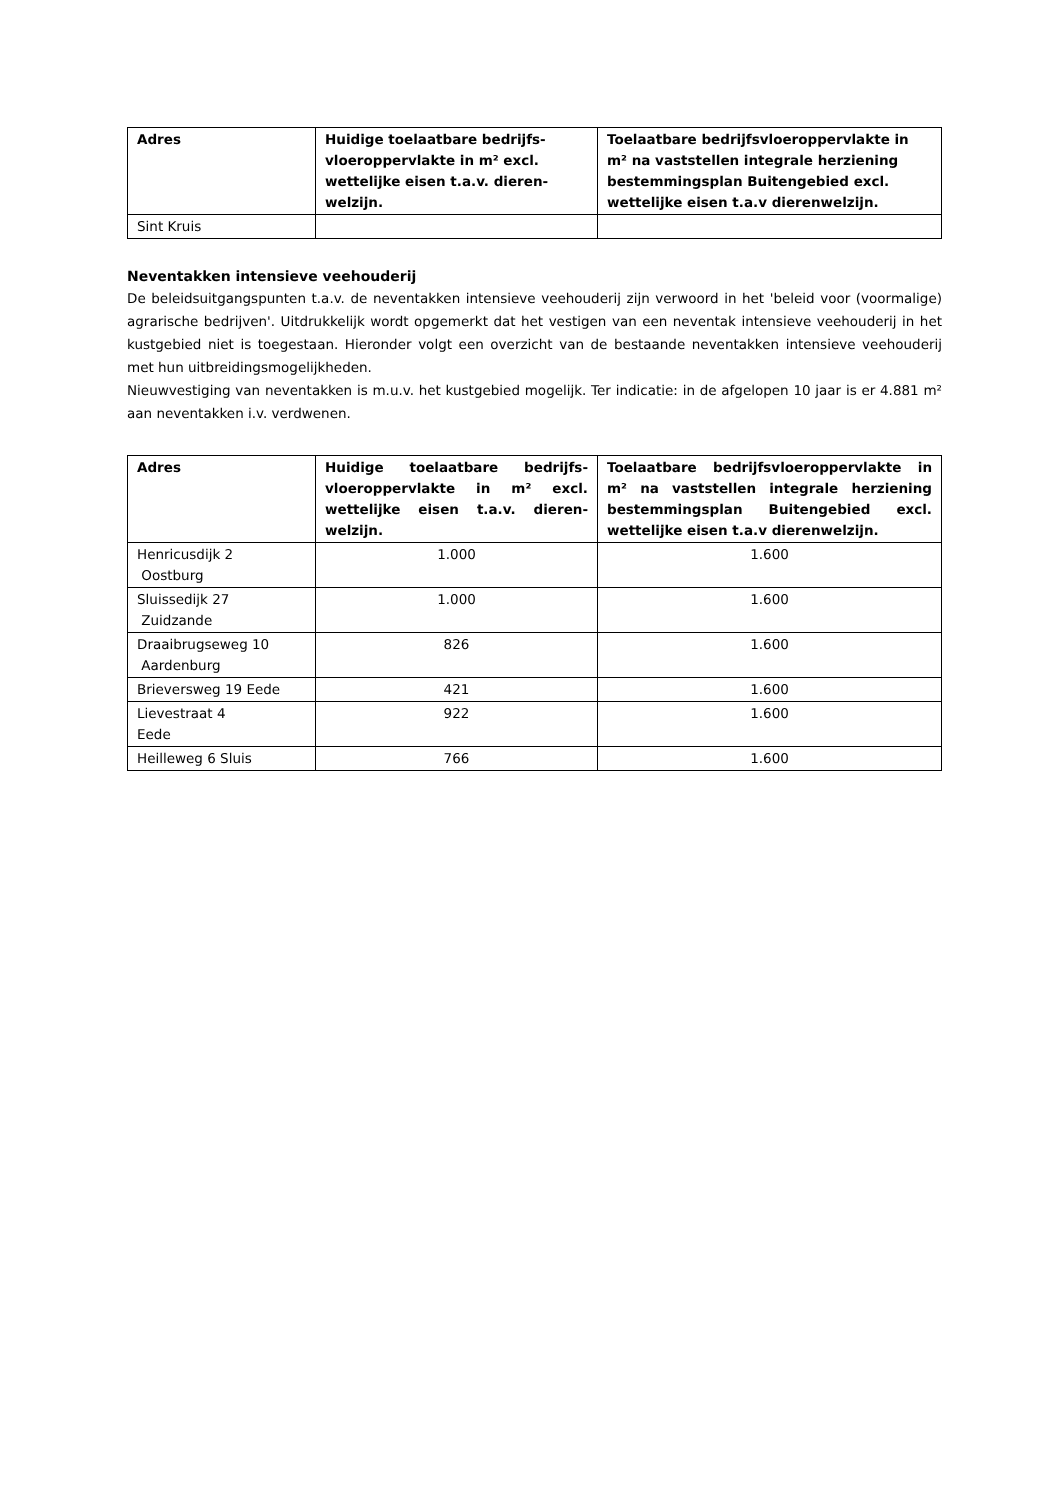| Adres | Huidige toelaatbare bedrijfs-vloeroppervlakte in m² excl. wettelijke eisen t.a.v. dieren-welzijn. | Toelaatbare bedrijfsvloeroppervlakte in m² na vaststellen integrale herziening bestemmingsplan Buitengebied excl. wettelijke eisen t.a.v dierenwelzijn. |
| --- | --- | --- |
| Sint Kruis | | |
Neventakken intensieve veehouderij
De beleidsuitgangspunten t.a.v. de neventakken intensieve veehouderij zijn verwoord in het 'beleid voor (voormalige) agrarische bedrijven'. Uitdrukkelijk wordt opgemerkt dat het vestigen van een neventak intensieve veehouderij in het kustgebied niet is toegestaan. Hieronder volgt een overzicht van de bestaande neventakken intensieve veehouderij met hun uitbreidingsmogelijkheden.
Nieuwvestiging van neventakken is m.u.v. het kustgebied mogelijk. Ter indicatie: in de afgelopen 10 jaar is er 4.881 m² aan neventakken i.v. verdwenen.
| Adres | Huidige toelaatbare bedrijfs-vloeroppervlakte in m² excl. wettelijke eisen t.a.v. dieren-welzijn. | Toelaatbare bedrijfsvloeroppervlakte in m² na vaststellen integrale herziening bestemmingsplan Buitengebied excl. wettelijke eisen t.a.v dierenwelzijn. |
| --- | --- | --- |
| Henricusdijk 2 Oostburg | 1.000 | 1.600 |
| Sluissedijk 27 Zuidzande | 1.000 | 1.600 |
| Draaibrugseweg 10 Aardenburg | 826 | 1.600 |
| Brieversweg 19 Eede | 421 | 1.600 |
| Lievestraat 4 Eede | 922 | 1.600 |
| Heilleweg 6 Sluis | 766 | 1.600 |